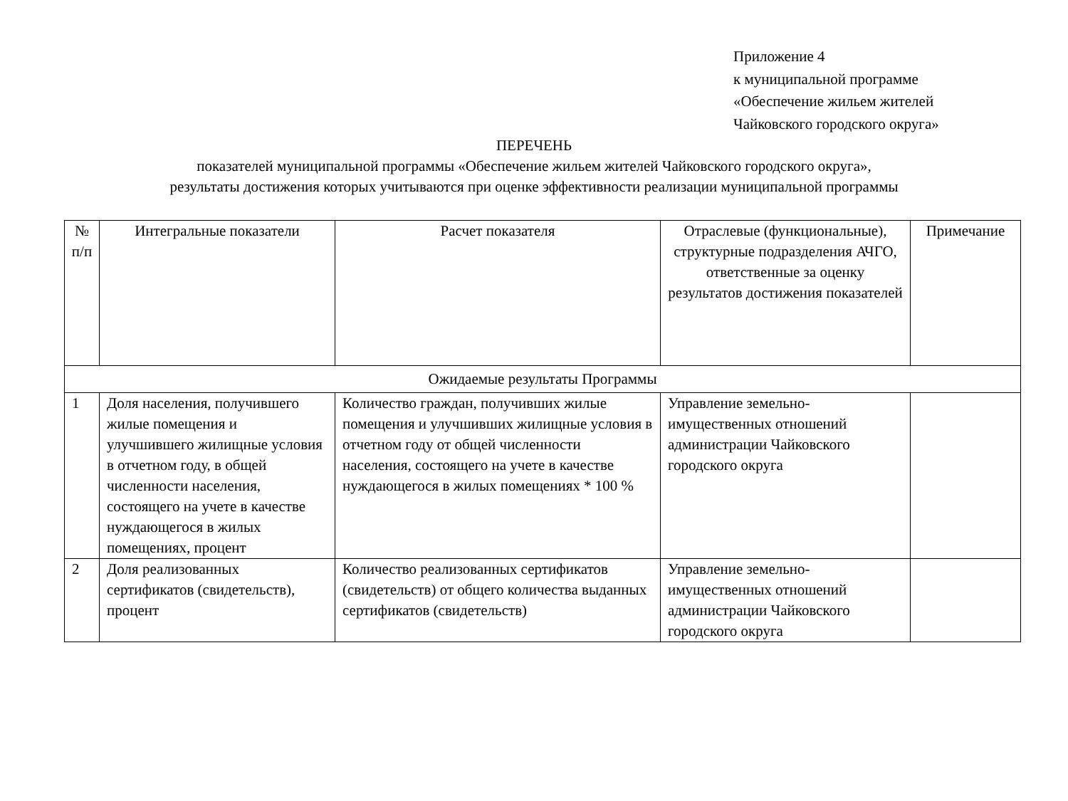Приложение 4
к муниципальной программе
«Обеспечение жильем жителей
Чайковского городского округа»
ПЕРЕЧЕНЬ
показателей муниципальной программы «Обеспечение жильем жителей Чайковского городского округа»,
результаты достижения которых учитываются при оценке эффективности реализации муниципальной программы
| № п/п | Интегральные показатели | Расчет показателя | Отраслевые (функциональные), структурные подразделения АЧГО, ответственные за оценку результатов достижения показателей | Примечание |
| --- | --- | --- | --- | --- |
| Ожидаемые результаты Программы | | | | |
| 1 | Доля населения, получившего жилые помещения и улучшившего жилищные условия в отчетном году, в общей численности населения, состоящего на учете в качестве нуждающегося в жилых помещениях, процент | Количество граждан, получивших жилые помещения и улучшивших жилищные условия в отчетном году от общей численности населения, состоящего на учете в качестве нуждающегося в жилых помещениях * 100 % | Управление земельно-имущественных отношений администрации Чайковского городского округа | |
| 2 | Доля реализованных сертификатов (свидетельств), процент | Количество реализованных сертификатов (свидетельств) от общего количества выданных сертификатов (свидетельств) | Управление земельно-имущественных отношений администрации Чайковского городского округа | |